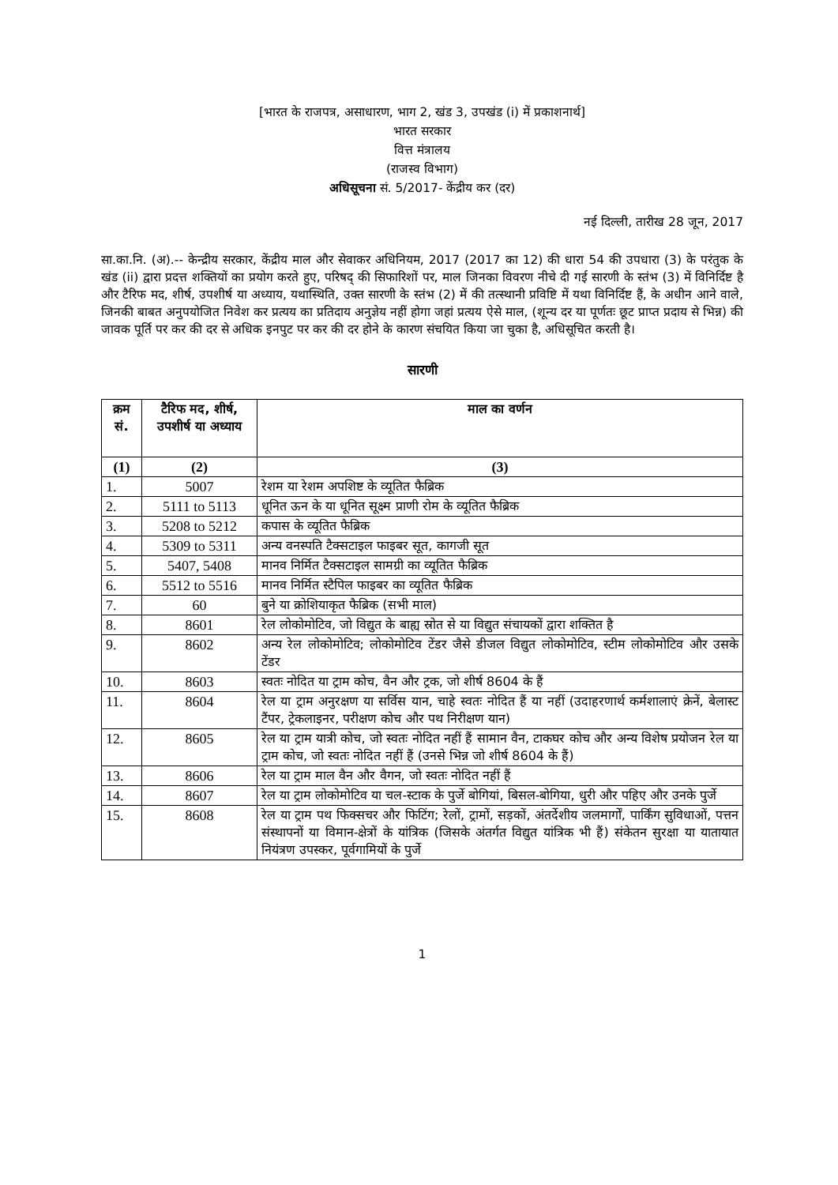[भारत के राजपत्र, असाधारण, भाग 2, खंड 3, उपखंड (i) में प्रकाशनार्थ]
भारत सरकार
वित्त मंत्रालय
(राजस्व विभाग)
अधिसूचना सं. 5/2017- केंद्रीय कर (दर)
नई दिल्ली, तारीख 28 जून, 2017
सा.का.नि. (अ).-- केन्द्रीय सरकार, केंद्रीय माल और सेवाकर अधिनियम, 2017 (2017 का 12) की धारा 54 की उपधारा (3) के परंतुक के खंड (ii) द्वारा प्रदत्त शक्तियों का प्रयोग करते हुए, परिषद् की सिफारिशों पर, माल जिनका विवरण नीचे दी गई सारणी के स्तंभ (3) में विनिर्दिष्ट है और टैरिफ मद, शीर्ष, उपशीर्ष या अध्याय, यथास्थिति, उक्त सारणी के स्तंभ (2) में की तत्स्थानी प्रविष्टि में यथा विनिर्दिष्ट हैं, के अधीन आने वाले, जिनकी बाबत अनुपयोजित निवेश कर प्रत्यय का प्रतिदाय अनुज्ञेय नहीं होगा जहां प्रत्यय ऐसे माल, (शून्य दर या पूर्णतः छूट प्राप्त प्रदाय से भिन्न) की जावक पूर्ति पर कर की दर से अधिक इनपुट पर कर की दर होने के कारण संचयित किया जा चुका है, अधिसूचित करती है।
सारणी
| क्रम सं. | टैरिफ मद, शीर्ष, उपशीर्ष या अध्याय | माल का वर्णन |
| --- | --- | --- |
| (1) | (2) | (3) |
| 1. | 5007 | रेशम या रेशम अपशिष्ट के व्यूतित फैब्रिक |
| 2. | 5111 to 5113 | धूनित ऊन के या धूनित सूक्ष्म प्राणी रोम के व्यूतित फैब्रिक |
| 3. | 5208 to 5212 | कपास के व्यूतित फैब्रिक |
| 4. | 5309 to 5311 | अन्य वनस्पति टैक्सटाइल फाइबर सूत, कागजी सूत |
| 5. | 5407, 5408 | मानव निर्मित टैक्सटाइल सामग्री का व्यूतित फैब्रिक |
| 6. | 5512 to 5516 | मानव निर्मित स्टैपिल फाइबर का व्यूतित फैब्रिक |
| 7. | 60 | बुने या क्रोशियाकृत फैब्रिक (सभी माल) |
| 8. | 8601 | रेल लोकोमोटिव, जो विद्युत के बाह्य स्रोत से या विद्युत संचायकों द्वारा शक्तित है |
| 9. | 8602 | अन्य रेल लोकोमोटिव; लोकोमोटिव टेंडर जैसे डीजल विद्युत लोकोमोटिव, स्टीम लोकोमोटिव और उसके टेंडर |
| 10. | 8603 | स्वतः नोदित या ट्राम कोच, वैन और ट्रक, जो शीर्ष 8604 के हैं |
| 11. | 8604 | रेल या ट्राम अनुरक्षण या सर्विस यान, चाहे स्वतः नोदित हैं या नहीं (उदाहरणार्थ कर्मशालाएं क्रेनें, बेलास्ट टैंपर, ट्रेकलाइनर, परीक्षण कोच और पथ निरीक्षण यान) |
| 12. | 8605 | रेल या ट्राम यात्री कोच, जो स्वतः नोदित नहीं हैं सामान वैन, टाकघर कोच और अन्य विशेष प्रयोजन रेल या ट्राम कोच, जो स्वतः नोदित नहीं हैं (उनसे भिन्न जो शीर्ष 8604 के हैं) |
| 13. | 8606 | रेल या ट्राम माल वैन और वैगन, जो स्वतः नोदित नहीं हैं |
| 14. | 8607 | रेल या ट्राम लोकोमोटिव या चल-स्टाक के पुर्जे बोगियां, बिसल-बोगिया, धुरी और पहिए और उनके पुर्जे |
| 15. | 8608 | रेल या ट्राम पथ फिक्सचर और फिटिंग; रेलों, ट्रामों, सड़कों, अंतर्देशीय जलमार्गों, पार्किंग सुविधाओं, पत्तन संस्थापनों या विमान-क्षेत्रों के यांत्रिक (जिसके अंतर्गत विद्युत यांत्रिक भी हैं) संकेतन सुरक्षा या यातायात नियंत्रण उपस्कर, पूर्वगामियों के पुर्जे |
1